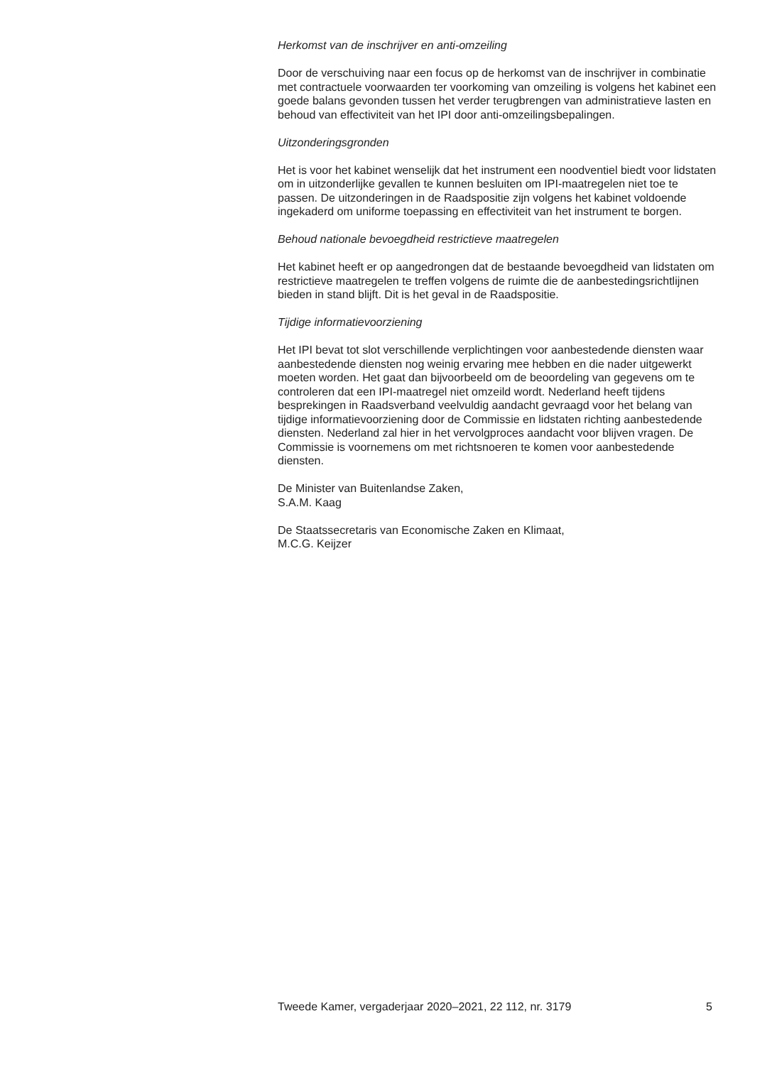Herkomst van de inschrijver en anti-omzeiling
Door de verschuiving naar een focus op de herkomst van de inschrijver in combinatie met contractuele voorwaarden ter voorkoming van omzeiling is volgens het kabinet een goede balans gevonden tussen het verder terugbrengen van administratieve lasten en behoud van effectiviteit van het IPI door anti-omzeilingsbepalingen.
Uitzonderingsgronden
Het is voor het kabinet wenselijk dat het instrument een noodventiel biedt voor lidstaten om in uitzonderlijke gevallen te kunnen besluiten om IPI-maatregelen niet toe te passen. De uitzonderingen in de Raadspositie zijn volgens het kabinet voldoende ingekaderd om uniforme toepassing en effectiviteit van het instrument te borgen.
Behoud nationale bevoegdheid restrictieve maatregelen
Het kabinet heeft er op aangedrongen dat de bestaande bevoegdheid van lidstaten om restrictieve maatregelen te treffen volgens de ruimte die de aanbestedingsrichtlijnen bieden in stand blijft. Dit is het geval in de Raadspositie.
Tijdige informatievoorziening
Het IPI bevat tot slot verschillende verplichtingen voor aanbestedende diensten waar aanbestedende diensten nog weinig ervaring mee hebben en die nader uitgewerkt moeten worden. Het gaat dan bijvoorbeeld om de beoordeling van gegevens om te controleren dat een IPI-maatregel niet omzeild wordt. Nederland heeft tijdens besprekingen in Raadsverband veelvuldig aandacht gevraagd voor het belang van tijdige informatievoorziening door de Commissie en lidstaten richting aanbestedende diensten. Nederland zal hier in het vervolgproces aandacht voor blijven vragen. De Commissie is voornemens om met richtsnoeren te komen voor aanbestedende diensten.
De Minister van Buitenlandse Zaken,
S.A.M. Kaag
De Staatssecretaris van Economische Zaken en Klimaat,
M.C.G. Keijzer
Tweede Kamer, vergaderjaar 2020–2021, 22 112, nr. 3179 5